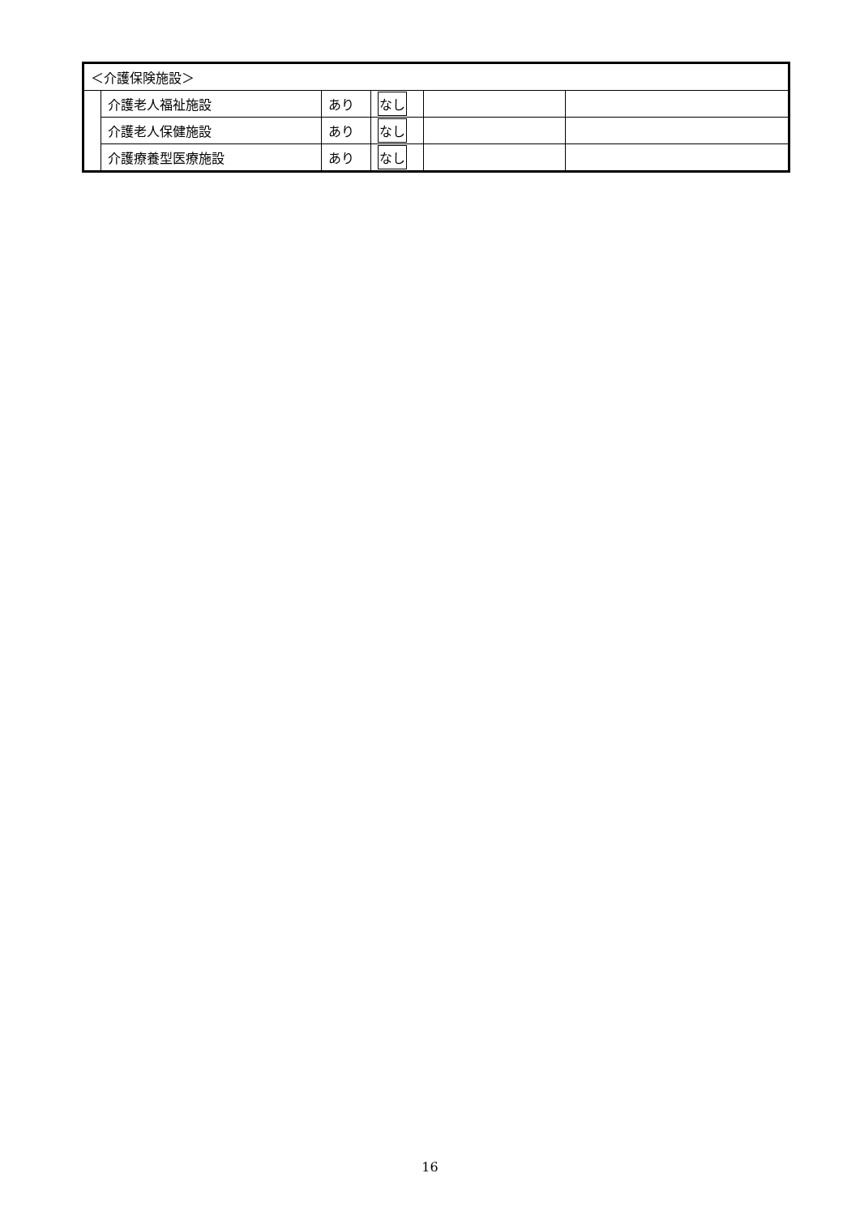| ＜介護保険施設＞ | | | | | |
| | 介護老人福祉施設 | あり | なし | | |
| | 介護老人保健施設 | あり | なし | | |
| | 介護療養型医療施設 | あり | なし | | |
16